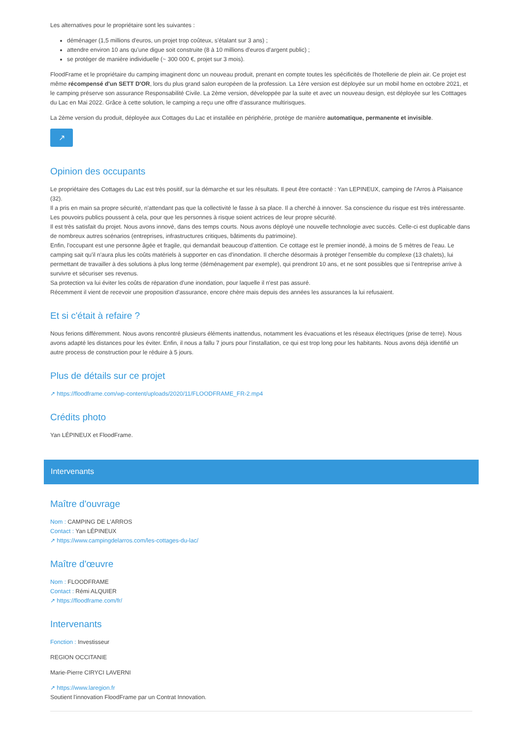Les alternatives pour le propriétaire sont les suivantes :
déménager (1,5 millions d'euros, un projet trop coûteux, s'étalant sur 3 ans) ;
attendre environ 10 ans qu'une digue soit construite (8 à 10 millions d'euros d'argent public) ;
se protéger de manière individuelle (~ 300 000 €, projet sur 3 mois).
FloodFrame et le propriétaire du camping imaginent donc un nouveau produit, prenant en compte toutes les spécificités de l'hotellerie de plein air. Ce projet est même récompensé d'un SETT D'OR, lors du plus grand salon européen de la profession. La 1ère version est déployée sur un mobil home en octobre 2021, et le camping préserve son assurance Responsabilité Civile. La 2ème version, développée par la suite et avec un nouveau design, est déployée sur les Cotttages du Lac en Mai 2022. Grâce à cette solution, le camping a reçu une offre d'assurance multirisques.
La 2ème version du produit, déployée aux Cottages du Lac et installée en périphérie, protège de manière automatique, permanente et invisible.
↗
Opinion des occupants
Le propriétaire des Cottages du Lac est très positif, sur la démarche et sur les résultats. Il peut être contacté : Yan LEPINEUX, camping de l'Arros à Plaisance (32).
Il a pris en main sa propre sécurité, n'attendant pas que la collectivité le fasse à sa place. Il a cherché à innover. Sa conscience du risque est très intéressante. Les pouvoirs publics poussent à cela, pour que les personnes à risque soient actrices de leur propre sécurité.
Il est très satisfait du projet. Nous avons innové, dans des temps courts. Nous avons déployé une nouvelle technologie avec succès. Celle-ci est duplicable dans de nombreux autres scénarios (entreprises, infrastructures critiques, bâtiments du patrimoine).
Enfin, l'occupant est une personne âgée et fragile, qui demandait beaucoup d'attention. Ce cottage est le premier inondé, à moins de 5 mètres de l'eau. Le camping sait qu'il n'aura plus les coûts matériels à supporter en cas d'inondation. Il cherche désormais à protéger l'ensemble du complexe (13 chalets), lui permettant de travailler à des solutions à plus long terme (déménagement par exemple), qui prendront 10 ans, et ne sont possibles que si l'entreprise arrive à survivre et sécuriser ses revenus.
Sa protection va lui éviter les coûts de réparation d'une inondation, pour laquelle il n'est pas assuré.
Récemment il vient de recevoir une proposition d'assurance, encore chère mais depuis des années les assurances la lui refusaient.
Et si c'était à refaire ?
Nous ferions différemment. Nous avons rencontré plusieurs éléments inattendus, notamment les évacuations et les réseaux électriques (prise de terre). Nous avons adapté les distances pour les éviter. Enfin, il nous a fallu 7 jours pour l'installation, ce qui est trop long pour les habitants. Nous avons déjà identifié un autre process de construction pour le réduire à 5 jours.
Plus de détails sur ce projet
↗ https://floodframe.com/wp-content/uploads/2020/11/FLOODFRAME_FR-2.mp4
Crédits photo
Yan LÉPINEUX et FloodFrame.
Intervenants
Maître d'ouvrage
Nom : CAMPING DE L'ARROS
Contact : Yan LÉPINEUX
↗ https://www.campingdelarros.com/les-cottages-du-lac/
Maître d'œuvre
Nom : FLOODFRAME
Contact : Rémi ALQUIER
↗ https://floodframe.com/fr/
Intervenants
Fonction : Investisseur
REGION OCCITANIE
Marie-Pierre CIRYCI LAVERNI
↗ https://www.laregion.fr
Soutient l'innovation FloodFrame par un Contrat Innovation.